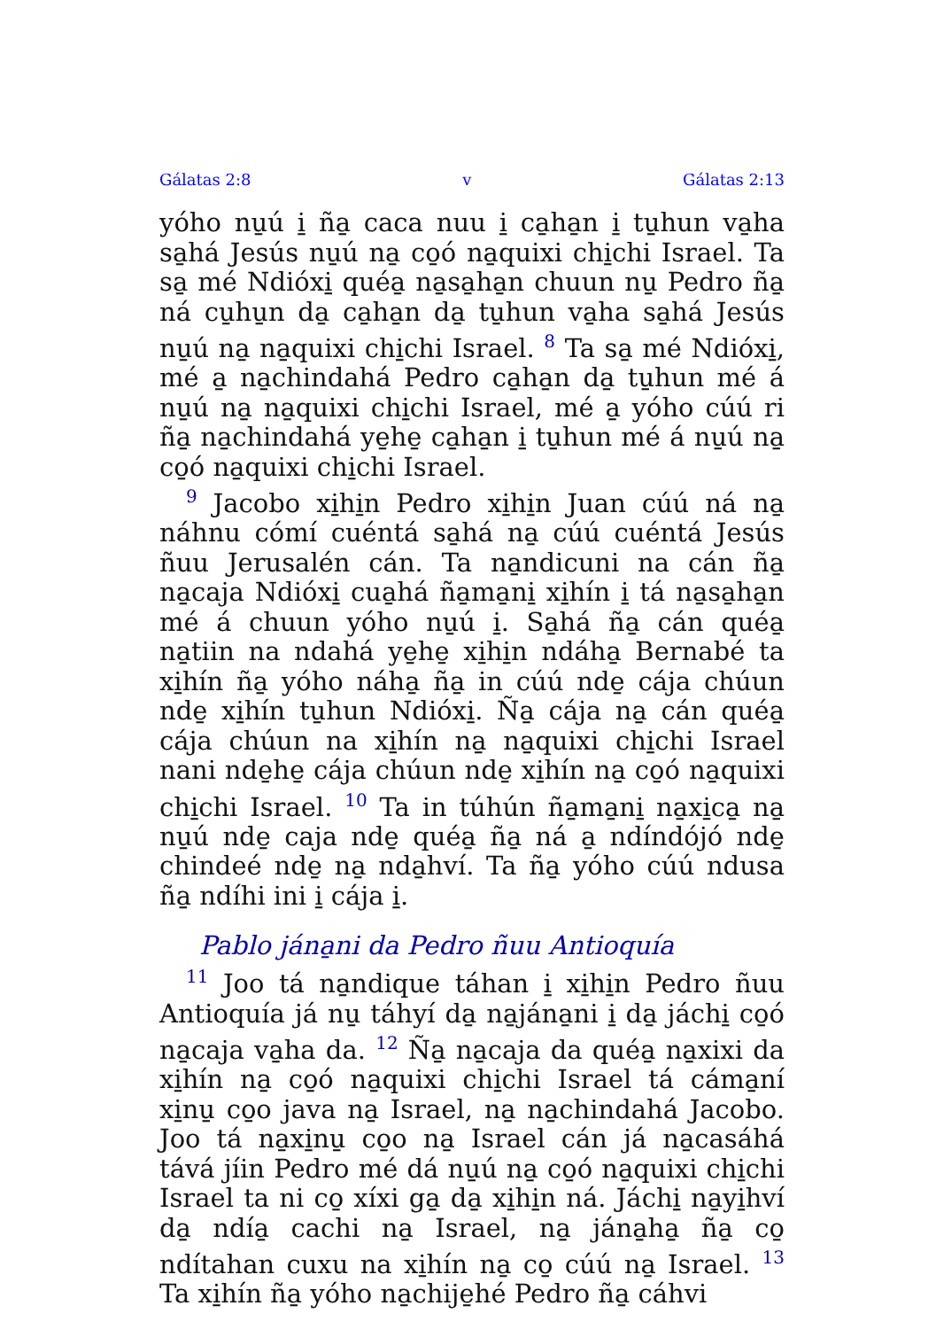Gálatas 2:8 v Gálatas 2:13
yóho nu̱ú i̱ ña̱ caca nuu i̱ ca̱ha̱n i̱ tu̱hun va̱ha sa̱há Jesús nu̱ú na̱ co̱ó na̱quixi chi̱chi Israel. Ta sa̱ mé Ndióxi̱ quéa̱ na̱sa̱ha̱n chuun nu̱ Pedro ña̱ ná cu̱hu̱n da̱ ca̱ha̱n da̱ tu̱hun va̱ha sa̱há Jesús nu̱ú na̱ na̱quixi chi̱chi Israel. <sup>8</sup> Ta sa̱ mé Ndióxi̱, mé a̱ na̱chindahá Pedro ca̱ha̱n da̱ tu̱hun mé á nu̱ú na̱ na̱quixi chi̱chi Israel, mé a̱ yóho cúú ri ña̱ na̱chindahá ye̱he̱ ca̱ha̱n i̱ tu̱hun mé á nu̱ú na̱ co̱ó na̱quixi chi̱chi Israel.
<sup>9</sup> Jacobo xi̱hi̱n Pedro xi̱hi̱n Juan cúú ná na̱ náhnu cómí cuéntá sa̱há na̱ cúú cuéntá Jesús ñuu Jerusalén cán. Ta na̱ndicuni na cán ña̱ na̱caja Ndióxi̱ cua̱há ña̱ma̱ni̱ xi̱hín i̱ tá na̱sa̱ha̱n mé á chuun yóho nu̱ú i̱. Sa̱há ña̱ cán quéa̱ na̱tiin na ndahá ye̱he̱ xi̱hi̱n ndáha̱ Bernabé ta xi̱hín ña̱ yóho náha̱ ña̱ in cúú nde̱ cája chúun nde̱ xi̱hín tu̱hun Ndióxi̱. Ña̱ cája na̱ cán quéa̱ cája chúun na xi̱hín na̱ na̱quixi chi̱chi Israel nani nde̱he̱ cája chúun nde̱ xi̱hín na̱ co̱ó na̱quixi chi̱chi Israel. <sup>10</sup> Ta in túhún ña̱ma̱ni̱ na̱xi̱ca̱ na̱ nu̱ú nde̱ caja nde̱ quéa̱ ña̱ ná a̱ ndíndójó nde̱ chindeé nde̱ na̱ nda̱hví. Ta ña̱ yóho cúú ndusa ña̱ ndíhi ini i̱ cája i̱.
Pablo jána̱ni da Pedro ñuu Antioquía
<sup>11</sup> Joo tá na̱ndique táhan i̱ xi̱hi̱n Pedro ñuu Antioquía já nu̱ táhyí da̱ na̱jána̱ni i̱ da̱ jáchi̱ co̱ó na̱caja va̱ha da. <sup>12</sup> Ña̱ na̱caja da quéa̱ na̱xixi da xi̱hín na̱ co̱ó na̱quixi chi̱chi Israel tá cáma̱ní xi̱nu̱ co̱o java na̱ Israel, na̱ na̱chindahá Jacobo. Joo tá na̱xi̱nu̱ co̱o na̱ Israel cán já na̱casáhá tává jíin Pedro mé dá nu̱ú na̱ co̱ó na̱quixi chi̱chi Israel ta ni co̱ xíxi ga̱ da̱ xi̱hi̱n ná. Jáchi̱ na̱yi̱hví da̱ ndía̱ cachi na̱ Israel, na̱ jána̱ha̱ ña̱ co̱ ndítahan cuxu na xi̱hín na̱ co̱ cúú na̱ Israel. <sup>13</sup> Ta xi̱hín ña̱ yóho na̱chije̱hé Pedro ña̱ cáhvi